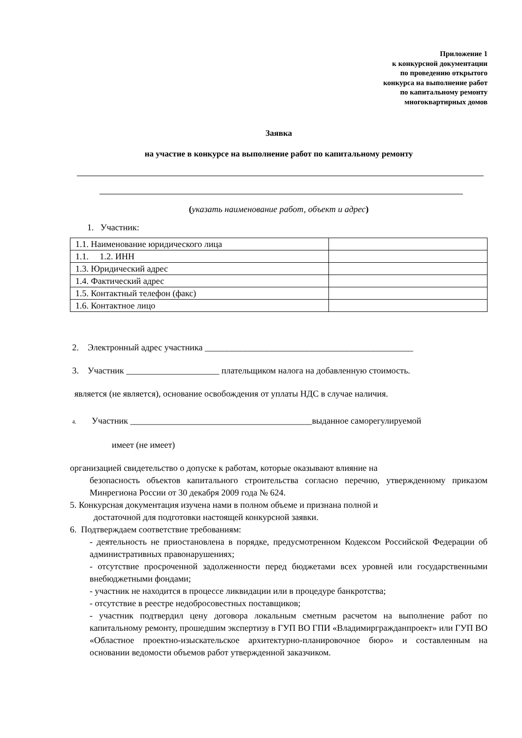Приложение 1
к конкурсной документации
по проведению открытого
конкурса на выполнение работ
по капитальному ремонту
многоквартирных домов
Заявка
на участие в конкурсе на выполнение работ по капитальному ремонту
(указать наименование работ, объект и адрес)
1. Участник:
| 1.1. Наименование юридического лица | |
| 1.1. 1.2. ИНН | |
| 1.3. Юридический адрес | |
| 1.4. Фактический адрес | |
| 1.5. Контактный телефон (факс) | |
| 1.6. Контактное лицо | |
2. Электронный адрес участника _______________________________________________
3. Участник _____________________ плательщиком налога на добавленную стоимость.
является (не является), основание освобождения от уплаты НДС в случае наличия.
4. Участник _________________________________________выданное саморегулируемой
имеет (не имеет)
организацией свидетельство о допуске к работам, которые оказывают влияние на
безопасность объектов капитального строительства согласно перечню, утвержденному приказом Минрегиона России от 30 декабря 2009 года № 624.
5. Конкурсная документация изучена нами в полном объеме и признана полной и
достаточной для подготовки настоящей конкурсной заявки.
6. Подтверждаем соответствие требованиям:
- деятельность не приостановлена в порядке, предусмотренном Кодексом Российской Федерации об административных правонарушениях;
- отсутствие просроченной задолженности перед бюджетами всех уровней или государственными внебюджетными фондами;
- участник не находится в процессе ликвидации или в процедуре банкротства;
- отсутствие в реестре недобросовестных поставщиков;
- участник подтвердил цену договора локальным сметным расчетом на выполнение работ по капитальному ремонту, прошедшим экспертизу в ГУП ВО ГПИ «Владимиргражданпроект» или ГУП ВО «Областное проектно-изыскательское архитектурно-планировочное бюро» и составленным на основании ведомости объемов работ утвержденной заказчиком.